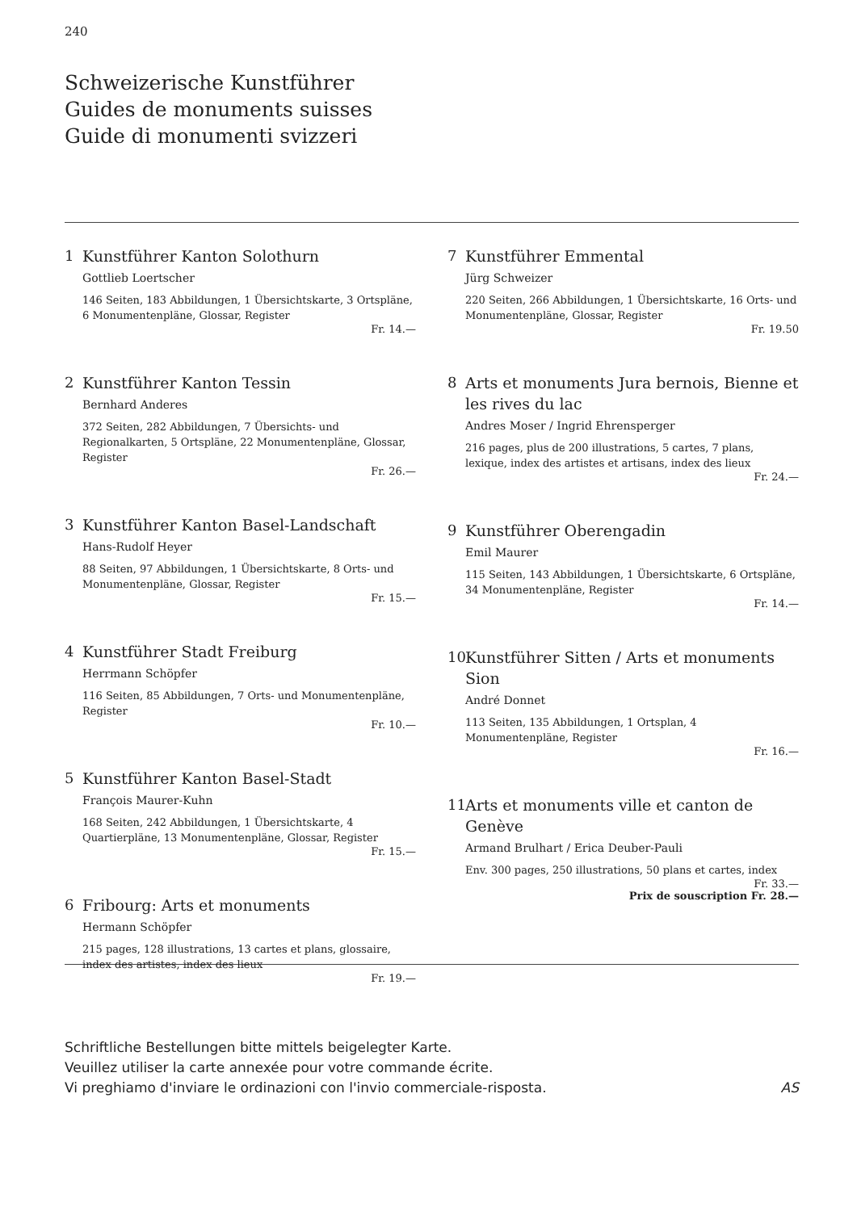240
Schweizerische Kunstführer
Guides de monuments suisses
Guide di monumenti svizzeri
1 Kunstführer Kanton Solothurn
Gottlieb Loertscher
146 Seiten, 183 Abbildungen, 1 Übersichtskarte, 3 Ortspläne, 6 Monumentenpläne, Glossar, Register
Fr. 14.—
2 Kunstführer Kanton Tessin
Bernhard Anderes
372 Seiten, 282 Abbildungen, 7 Übersichts- und Regionalkarten, 5 Ortspläne, 22 Monumentenpläne, Glossar, Register
Fr. 26.—
3 Kunstführer Kanton Basel-Landschaft
Hans-Rudolf Heyer
88 Seiten, 97 Abbildungen, 1 Übersichtskarte, 8 Orts- und Monumentenpläne, Glossar, Register
Fr. 15.—
4 Kunstführer Stadt Freiburg
Herrmann Schöpfer
116 Seiten, 85 Abbildungen, 7 Orts- und Monumentenpläne, Register
Fr. 10.—
5 Kunstführer Kanton Basel-Stadt
François Maurer-Kuhn
168 Seiten, 242 Abbildungen, 1 Übersichtskarte, 4 Quartierpläne, 13 Monumentenpläne, Glossar, Register
Fr. 15.—
6 Fribourg: Arts et monuments
Hermann Schöpfer
215 pages, 128 illustrations, 13 cartes et plans, glossaire, index des artistes, index des lieux
Fr. 19.—
7 Kunstführer Emmental
Jürg Schweizer
220 Seiten, 266 Abbildungen, 1 Übersichtskarte, 16 Orts- und Monumentenpläne, Glossar, Register
Fr. 19.50
8 Arts et monuments Jura bernois, Bienne et les rives du lac
Andres Moser / Ingrid Ehrensperger
216 pages, plus de 200 illustrations, 5 cartes, 7 plans, lexique, index des artistes et artisans, index des lieux
Fr. 24.—
9 Kunstführer Oberengadin
Emil Maurer
115 Seiten, 143 Abbildungen, 1 Übersichtskarte, 6 Ortspläne, 34 Monumentenpläne, Register
Fr. 14.—
10 Kunstführer Sitten / Arts et monuments Sion
André Donnet
113 Seiten, 135 Abbildungen, 1 Ortsplan, 4 Monumentenpläne, Register
Fr. 16.—
11 Arts et monuments ville et canton de Genève
Armand Brulhart / Erica Deuber-Pauli
Env. 300 pages, 250 illustrations, 50 plans et cartes, index
Fr. 33.—
Prix de souscription Fr. 28.—
Schriftliche Bestellungen bitte mittels beigelegter Karte.
Veuillez utiliser la carte annexée pour votre commande écrite.
Vi preghiamo d'inviare le ordinazioni con l'invio commerciale-risposta.
AS